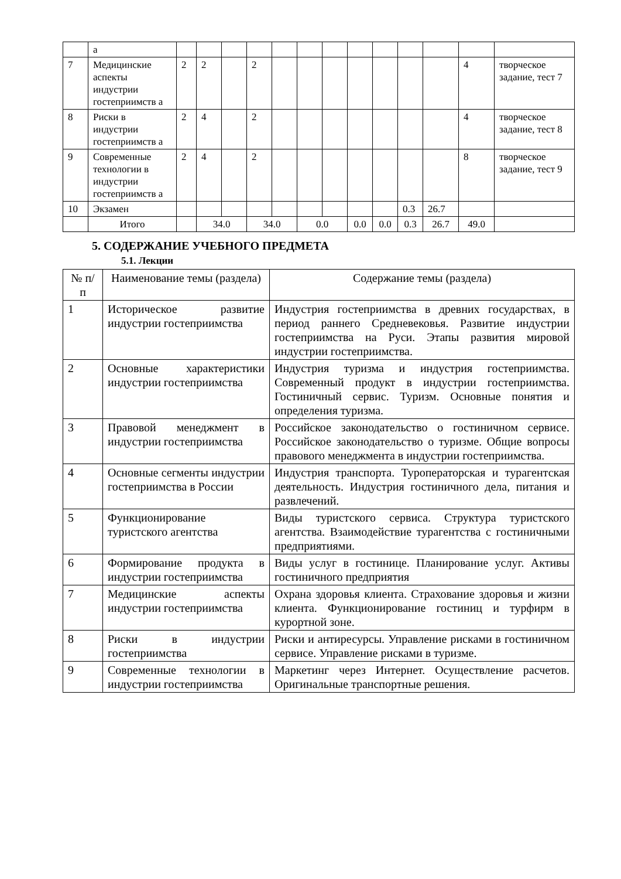| | а | | | | | | | | | | | | | |
| 7 | Медицинские аспекты индустрии гостеприимств а | 2 | 2 | | 2 | | | | | | | | 4 | творческое задание, тест 7 |
| 8 | Риски в индустрии гостеприимств а | 2 | 4 | | 2 | | | | | | | | 4 | творческое задание, тест 8 |
| 9 | Современные технологии в индустрии гостеприимств а | 2 | 4 | | 2 | | | | | | | | 8 | творческое задание, тест 9 |
| 10 | Экзамен | | | | | | | | | | 0.3 | 26.7 | | |
| | Итого | | 34.0 | | 34.0 | | 0.0 | | 0.0 | 0.0 | 0.3 | 26.7 | 49.0 | |
5. СОДЕРЖАНИЕ УЧЕБНОГО ПРЕДМЕТА
5.1. Лекции
| № п/п | Наименование темы (раздела) | Содержание темы (раздела) |
| --- | --- | --- |
| 1 | Историческое развитие индустрии гостеприимства | Индустрия гостеприимства в древних государствах, в период раннего Средневековья. Развитие индустрии гостеприимства на Руси. Этапы развития мировой индустрии гостеприимства. |
| 2 | Основные характеристики индустрии гостеприимства | Индустрия туризма и индустрия гостеприимства. Современный продукт в индустрии гостеприимства. Гостиничный сервис. Туризм. Основные понятия и определения туризма. |
| 3 | Правовой менеджмент в индустрии гостеприимства | Российское законодательство о гостиничном сервисе. Российское законодательство о туризме. Общие вопросы правового менеджмента в индустрии гостеприимства. |
| 4 | Основные сегменты индустрии гостеприимства в России | Индустрия транспорта. Туроператорская и турагентская деятельность. Индустрия гостиничного дела, питания и развлечений. |
| 5 | Функционирование туристского агентства | Виды туристского сервиса. Структура туристского агентства. Взаимодействие турагентства с гостиничными предприятиями. |
| 6 | Формирование продукта в индустрии гостеприимства | Виды услуг в гостинице. Планирование услуг. Активы гостиничного предприятия |
| 7 | Медицинские аспекты индустрии гостеприимства | Охрана здоровья клиента. Страхование здоровья и жизни клиента. Функционирование гостиниц и турфирм в курортной зоне. |
| 8 | Риски в индустрии гостеприимства | Риски и антиресурсы. Управление рисками в гости­ничном сервисе. Управление рисками в туризме. |
| 9 | Современные технологии в индустрии гостеприимства | Маркетинг через Интернет. Осуществление расчетов. Оригинальные транспортные решения. |